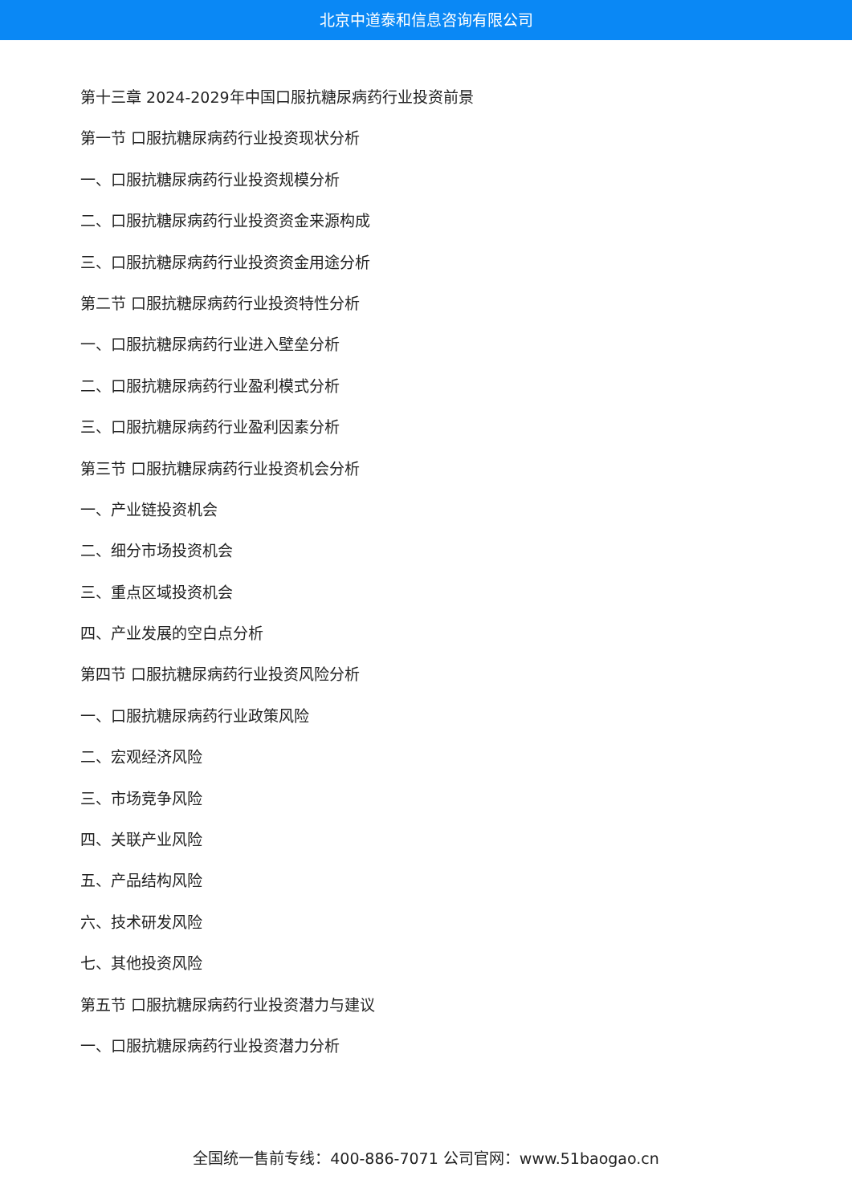北京中道泰和信息咨询有限公司
第十三章 2024-2029年中国口服抗糖尿病药行业投资前景
第一节 口服抗糖尿病药行业投资现状分析
一、口服抗糖尿病药行业投资规模分析
二、口服抗糖尿病药行业投资资金来源构成
三、口服抗糖尿病药行业投资资金用途分析
第二节 口服抗糖尿病药行业投资特性分析
一、口服抗糖尿病药行业进入壁垒分析
二、口服抗糖尿病药行业盈利模式分析
三、口服抗糖尿病药行业盈利因素分析
第三节 口服抗糖尿病药行业投资机会分析
一、产业链投资机会
二、细分市场投资机会
三、重点区域投资机会
四、产业发展的空白点分析
第四节 口服抗糖尿病药行业投资风险分析
一、口服抗糖尿病药行业政策风险
二、宏观经济风险
三、市场竞争风险
四、关联产业风险
五、产品结构风险
六、技术研发风险
七、其他投资风险
第五节 口服抗糖尿病药行业投资潜力与建议
一、口服抗糖尿病药行业投资潜力分析
全国统一售前专线：400-886-7071 公司官网：www.51baogao.cn